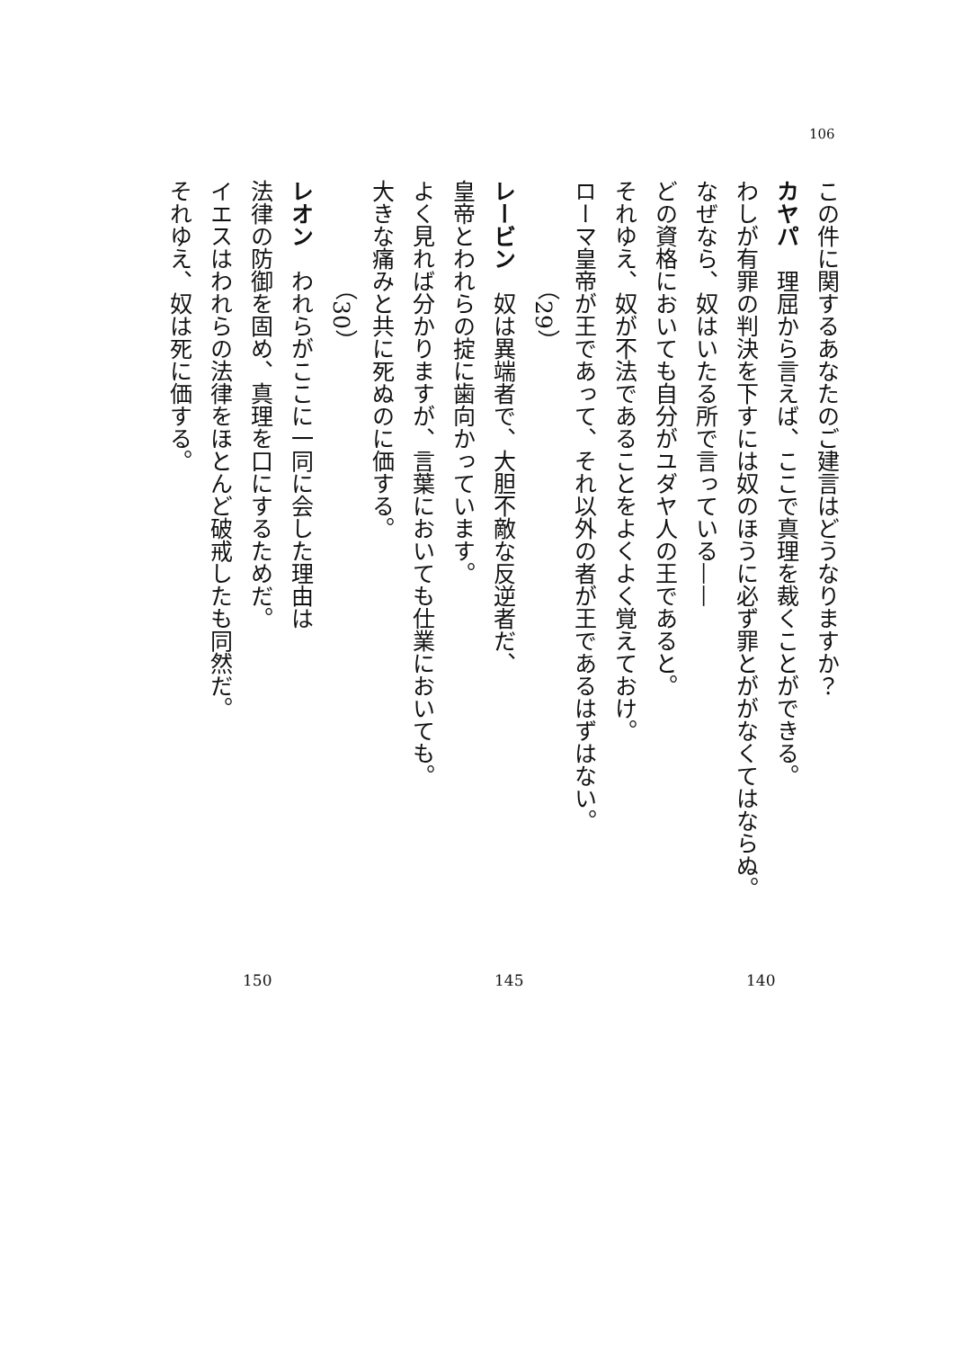106
この件に関するあなたのご建言はどうなりますか？
カヤパ　理屈から言えば、ここで真理を裁くことができる。
わしが有罪の判決を下すには奴のほうに必ず罪とががなくてはならぬ。
なぜなら、奴はいたる所で言っている——
どの資格においても自分がユダヤ人の王であると。
それゆえ、奴が不法であることをよくよく覚えておけ。
ローマ皇帝が王であって、それ以外の者が王であるはずはない。
（29）
レービン　奴は異端者で、大胆不敵な反逆者だ、
皇帝とわれらの掟に歯向かっています。
よく見れば分かりますが、言葉においても仕業においても。
大きな痛みと共に死ぬのに価する。
（30）
レオン　われらがここに一同に会した理由は
法律の防御を固め、真理を口にするためだ。
イエスはわれらの法律をほとんど破戒したも同然だ。
それゆえ、奴は死に価する。
140 145 150